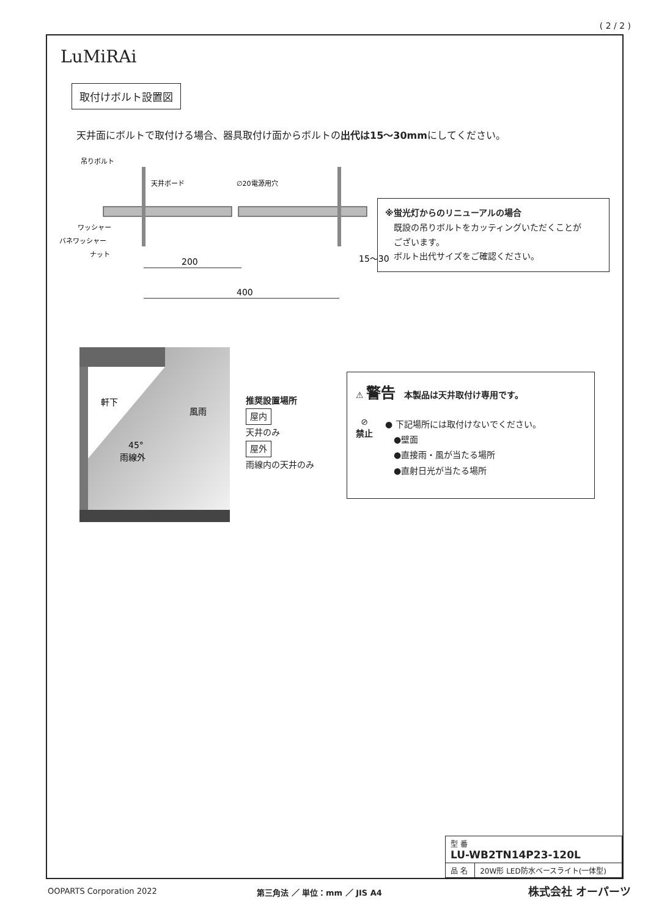( 2 / 2 )
LuMiRAi
取付けボルト設置図
天井面にボルトで取付ける場合、器具取付け面からボルトの出代は15〜30mmにしてください。
吊りボルト
天井ボード
∅20電源用穴
ワッシャー
バネワッシャー
ナット
200
400
15〜30
※蛍光灯からのリニューアルの場合
　既設の吊りボルトをカッティングいただくことが
　ございます。
　ボルト出代サイズをご確認ください。
軒下
風雨
45°
雨線外
推奨設置場所
屋内
天井のみ
屋外
雨線内の天井のみ
⚠ 警告　本製品は天井取付け専用です。
⊘
禁止
● 下記場所には取付けないでください。
　●壁面
　●直接雨・風が当たる場所
　●直射日光が当たる場所
| 型 番 LU-WB2TN14P23-120L | |
| 品 名 | 20W形 LED防水ベースライト(一体型) |
OOPARTS Corporation 2022 第三角法 ／ 単位：mm ／ JIS A4 株式会社 オーパーツ